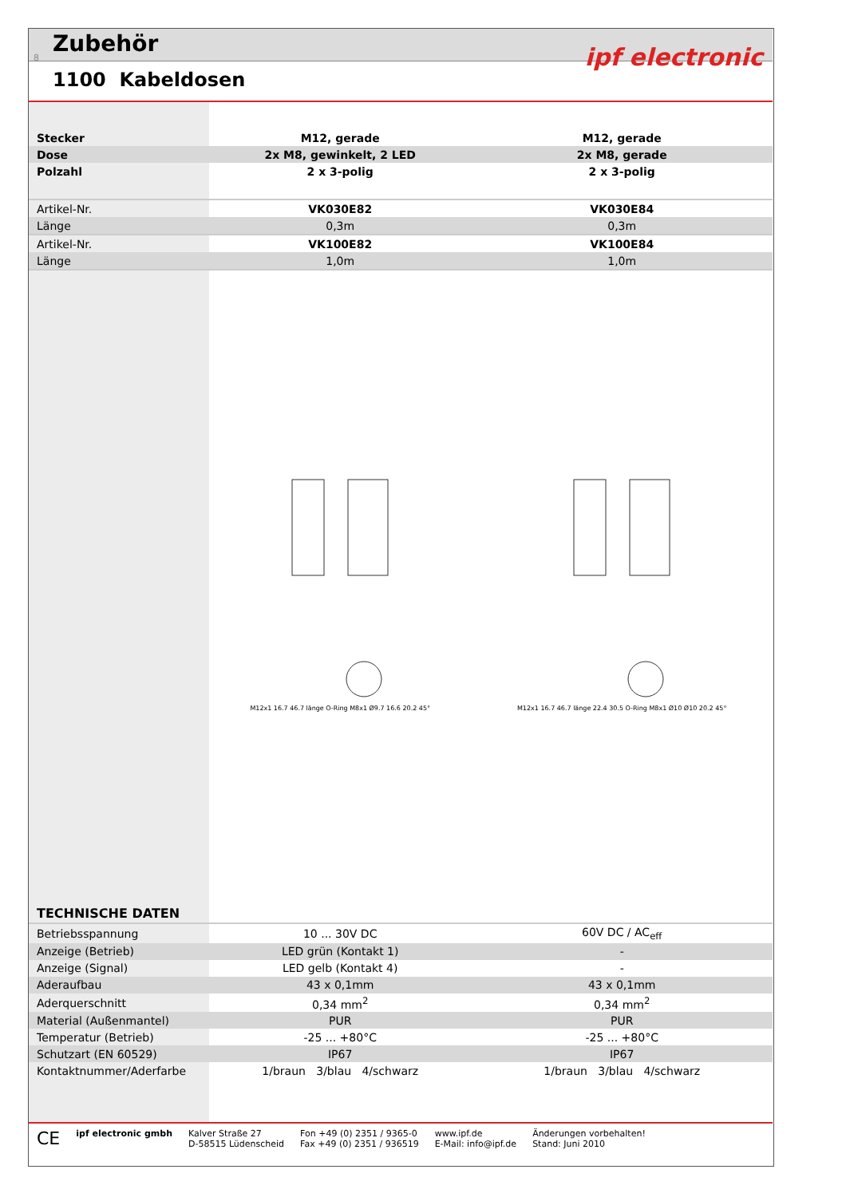8
Zubehör
1100 Kabeldosen
ipf electronic
| Stecker | M12, gerade | M12, gerade |
| Dose | 2x M8, gewinkelt, 2 LED | 2x M8, gerade |
| Polzahl | 2 x 3-polig | 2 x 3-polig |
| Artikel-Nr. | VK030E82 | VK030E84 |
| Länge | 0,3m | 0,3m |
| Artikel-Nr. | VK100E82 | VK100E84 |
| Länge | 1,0m | 1,0m |
| | M12x1 16.7 46.7 länge O-Ring M8x1 Ø9.7 16.6 20.2 45° | M12x1 16.7 46.7 länge 22.4 30.5 O-Ring M8x1 Ø10 Ø10 20.2 45° |
| TECHNISCHE DATEN | | |
| Betriebsspannung | 10 ... 30V DC | 60V DC / AC<sub>eff</sub> |
| Anzeige (Betrieb) | LED grün (Kontakt 1) | - |
| Anzeige (Signal) | LED gelb (Kontakt 4) | - |
| Aderaufbau | 43 x 0,1mm | 43 x 0,1mm |
| Aderquerschnitt | 0,34 mm<sup>2</sup> | 0,34 mm<sup>2</sup> |
| Material (Außenmantel) | PUR | PUR |
| Temperatur (Betrieb) | -25 ... +80°C | -25 ... +80°C |
| Schutzart (EN 60529) | IP67 | IP67 |
| Kontaktnummer/Aderfarbe | 1/braun 3/blau 4/schwarz | 1/braun 3/blau 4/schwarz |
CE
ipf electronic gmbh Kalver Straße 27
D-58515 Lüdenscheid
Fon +49 (0) 2351 / 9365-0
Fax +49 (0) 2351 / 936519
www.ipf.de
E-Mail: info@ipf.de
Änderungen vorbehalten!
Stand: Juni 2010